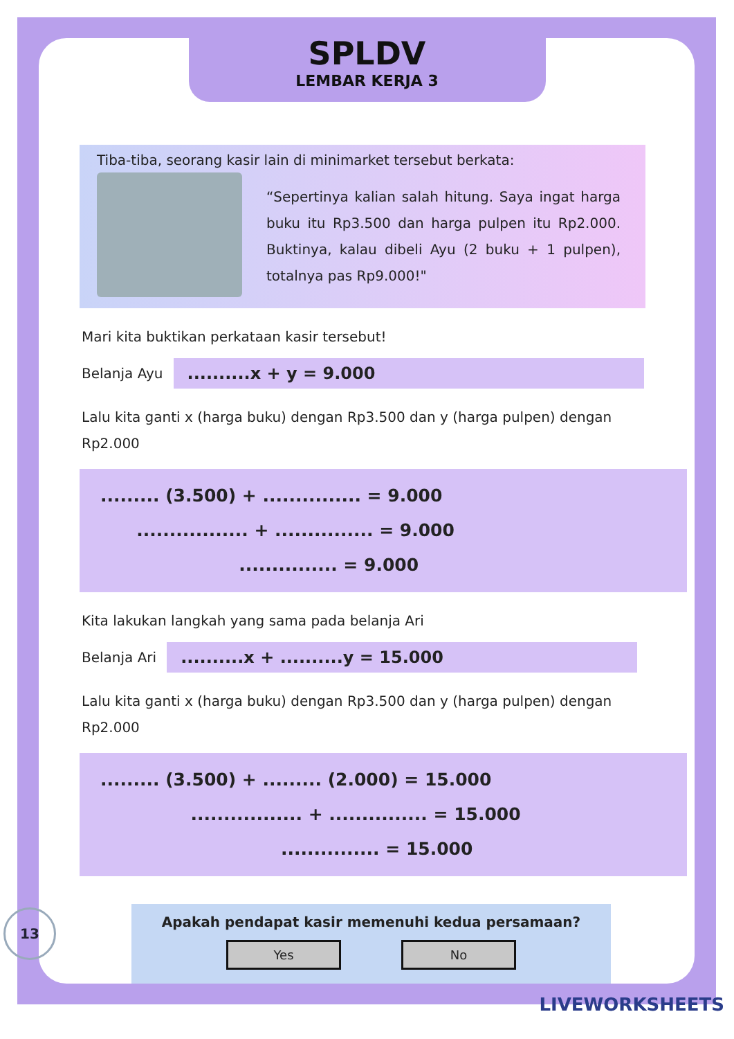SPLDV
LEMBAR KERJA 3
Tiba-tiba, seorang kasir lain di minimarket tersebut berkata:
“Sepertinya kalian salah hitung. Saya ingat harga buku itu Rp3.500 dan harga pulpen itu Rp2.000. Buktinya, kalau dibeli Ayu (2 buku + 1 pulpen), totalnya pas Rp9.000!"
Mari kita buktikan perkataan kasir tersebut!
Belanja Ayu ..........x + y = 9.000
Lalu kita ganti x (harga buku) dengan Rp3.500 dan y (harga pulpen) dengan Rp2.000
......... (3.500) + ............... = 9.000
................. + ............... = 9.000
............... = 9.000
Kita lakukan langkah yang sama pada belanja Ari
Belanja Ari ..........x + ..........y = 15.000
Lalu kita ganti x (harga buku) dengan Rp3.500 dan y (harga pulpen) dengan Rp2.000
......... (3.500) + ......... (2.000) = 15.000
................. + ............... = 15.000
............... = 15.000
Apakah pendapat kasir memenuhi kedua persamaan?
Yes No
13
LIVEWORKSHEETS